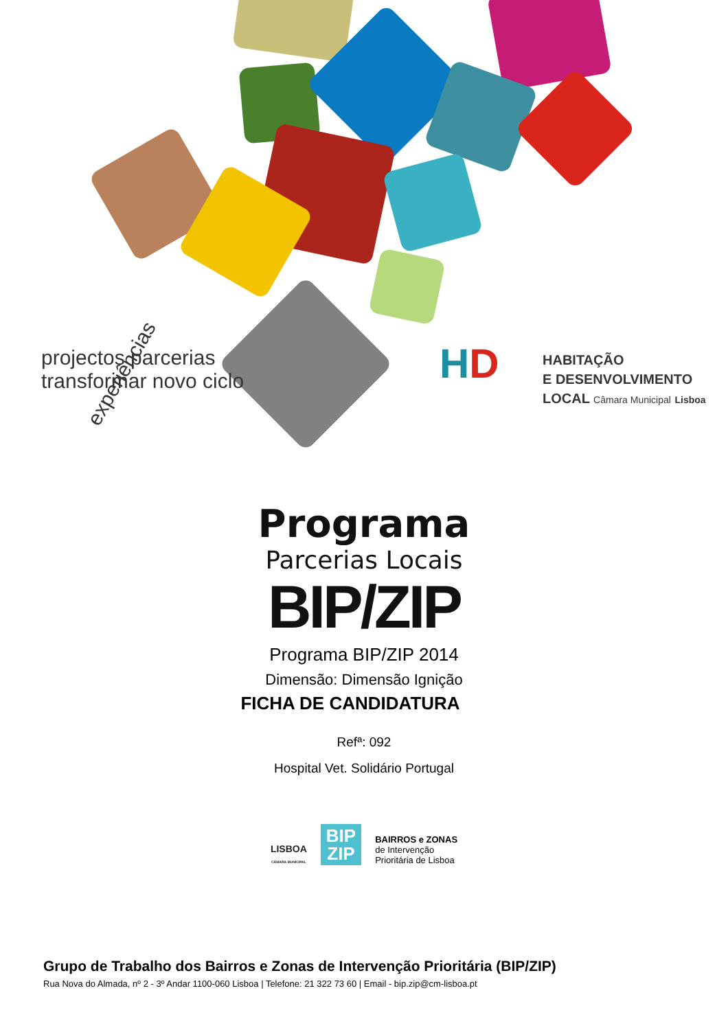experiências
projectos parcerias
transformar novo ciclo
HD
HABITAÇÃO
E DESENVOLVIMENTO
LOCAL Câmara Municipal Lisboa
Programa
Parcerias Locais
BIP/ZIP
Programa BIP/ZIP 2014
Dimensão: Dimensão Ignição
FICHA DE CANDIDATURA
Refª: 092
Hospital Vet. Solidário Portugal
LISBOA
CÂMARA MUNICIPAL
BIP
ZIP
BAIRROS e ZONAS
de Intervenção
Prioritária de Lisboa
Grupo de Trabalho dos Bairros e Zonas de Intervenção Prioritária (BIP/ZIP)
Rua Nova do Almada, nº 2 - 3º Andar 1100-060 Lisboa | Telefone: 21 322 73 60 | Email - bip.zip@cm-lisboa.pt